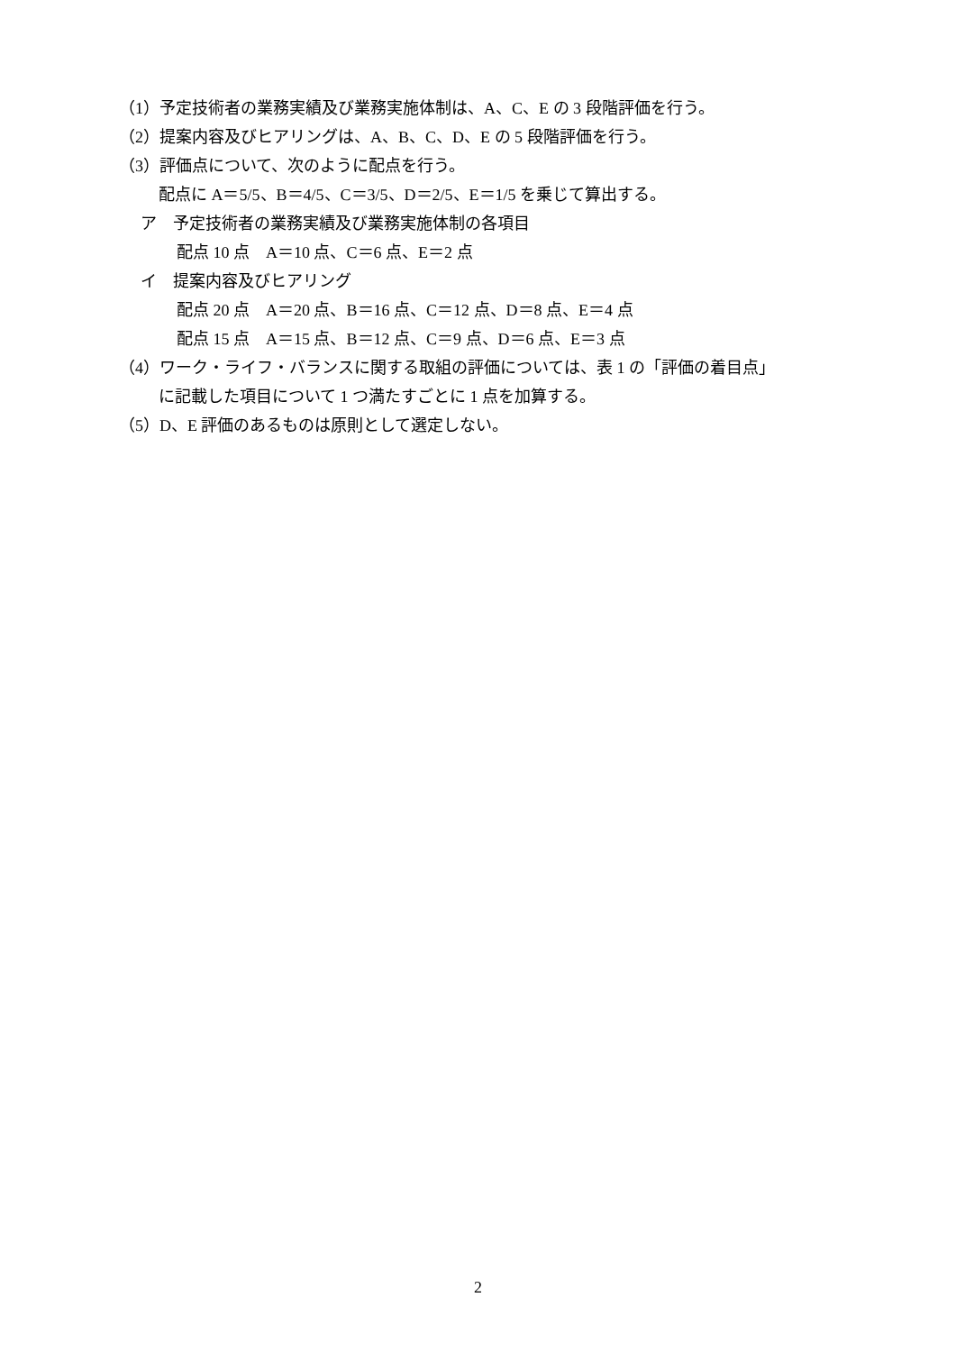（1）予定技術者の業務実績及び業務実施体制は、A、C、E の 3 段階評価を行う。
（2）提案内容及びヒアリングは、A、B、C、D、E の 5 段階評価を行う。
（3）評価点について、次のように配点を行う。
配点に A＝5/5、B＝4/5、C＝3/5、D＝2/5、E＝1/5 を乗じて算出する。
ア　予定技術者の業務実績及び業務実施体制の各項目
配点 10 点　A＝10 点、C＝6 点、E＝2 点
イ　提案内容及びヒアリング
配点 20 点　A＝20 点、B＝16 点、C＝12 点、D＝8 点、E＝4 点
配点 15 点　A＝15 点、B＝12 点、C＝9 点、D＝6 点、E＝3 点
（4）ワーク・ライフ・バランスに関する取組の評価については、表 1 の「評価の着目点」
に記載した項目について 1 つ満たすごとに 1 点を加算する。
（5）D、E 評価のあるものは原則として選定しない。
2